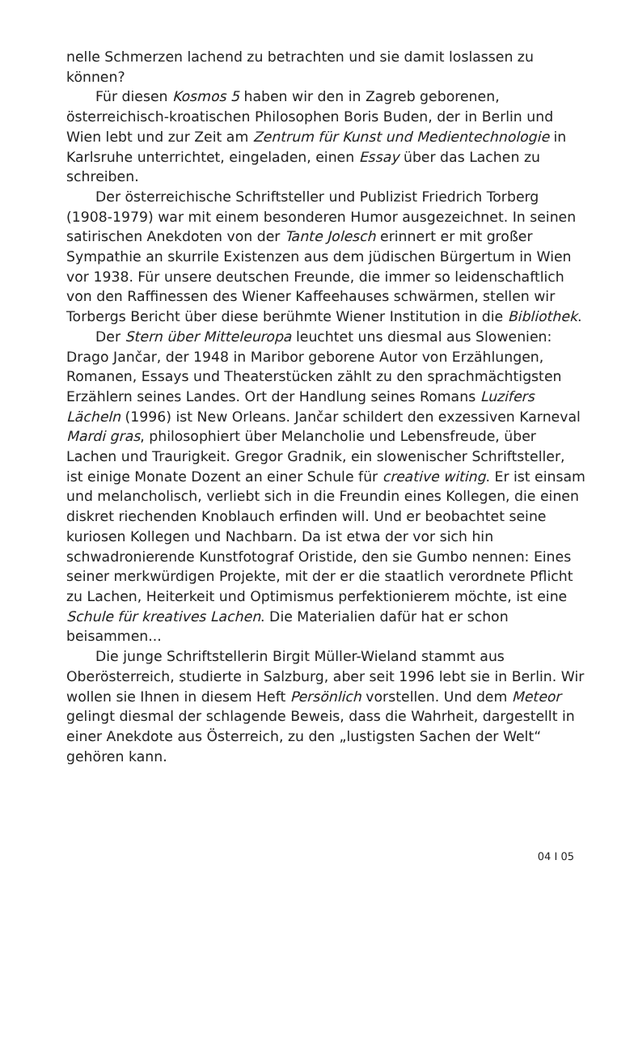nelle Schmerzen lachend zu betrachten und sie damit loslassen zu können?
Für diesen Kosmos 5 haben wir den in Zagreb geborenen, österreichisch-kroatischen Philosophen Boris Buden, der in Berlin und Wien lebt und zur Zeit am Zentrum für Kunst und Medien­technologie in Karlsruhe unterrichtet, eingeladen, einen Essay über das Lachen zu schreiben.
Der österreichische Schriftsteller und Publizist Friedrich Torberg (1908-1979) war mit einem besonderen Humor ausge­zeichnet. In seinen satirischen Anekdoten von der Tante Jolesch erinnert er mit großer Sympathie an skurrile Existenzen aus dem jüdischen Bürgertum in Wien vor 1938. Für unsere deutschen Freunde, die immer so leidenschaftlich von den Raffinessen des Wiener Kaffeehauses schwärmen, stellen wir Torbergs Bericht über diese berühmte Wiener Institution in die Bibliothek.
Der Stern über Mitteleuropa leuchtet uns diesmal aus Slowe­nien: Drago Jančar, der 1948 in Maribor geborene Autor von Erzählungen, Romanen, Essays und Theaterstücken zählt zu den sprachmächtigsten Erzählern seines Landes. Ort der Handlung seines Romans Luzifers Lächeln (1996) ist New Orleans. Jančar schildert den exzessiven Karneval Mardi gras, philosophiert über Melancholie und Lebensfreude, über Lachen und Traurigkeit. Gregor Gradnik, ein slowenischer Schriftsteller, ist einige Monate Dozent an einer Schule für creative witing. Er ist einsam und melancholisch, verliebt sich in die Freundin eines Kollegen, die einen diskret riechenden Knoblauch erfinden will. Und er beob­achtet seine kuriosen Kollegen und Nachbarn. Da ist etwa der vor sich hin schwadronierende Kunstfotograf Oristide, den sie Gumbo nennen: Eines seiner merkwürdigen Projekte, mit der er die staatlich verordnete Pflicht zu Lachen, Heiterkeit und Opti­mismus perfektionierem möchte, ist eine Schule für kreatives Lachen. Die Materialien dafür hat er schon beisammen...
Die junge Schriftstellerin Birgit Müller-Wieland stammt aus Oberösterreich, studierte in Salzburg, aber seit 1996 lebt sie in Berlin. Wir wollen sie Ihnen in diesem Heft Persönlich vorstellen. Und dem Meteor gelingt diesmal der schlagende Beweis, dass die Wahrheit, dargestellt in einer Anekdote aus Österreich, zu den „lustigsten Sachen der Welt“ gehören kann.
04 I 05